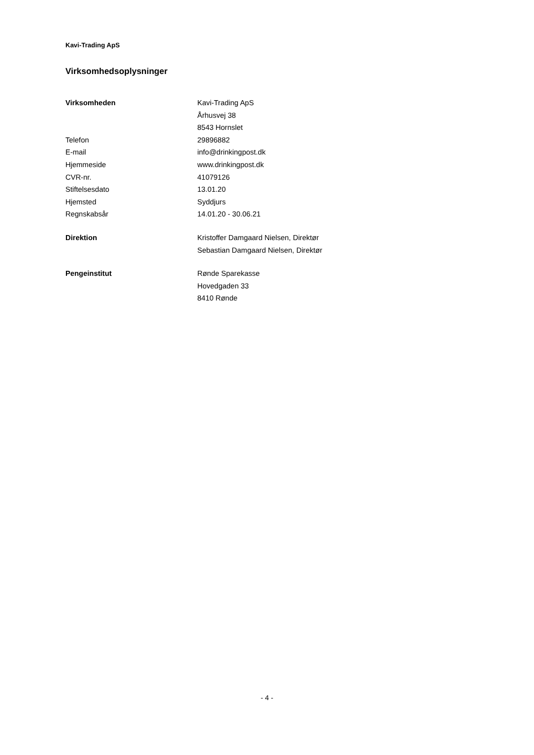Kavi-Trading ApS
Virksomhedsoplysninger
| Virksomheden | Kavi-Trading ApS |
| | Århusvej 38 |
| | 8543 Hornslet |
| Telefon | 29896882 |
| E-mail | info@drinkingpost.dk |
| Hjemmeside | www.drinkingpost.dk |
| CVR-nr. | 41079126 |
| Stiftelsesdato | 13.01.20 |
| Hjemsted | Syddjurs |
| Regnskabsår | 14.01.20 - 30.06.21 |
| Direktion | Kristoffer Damgaard Nielsen, Direktør |
| | Sebastian Damgaard Nielsen, Direktør |
| Pengeinstitut | Rønde Sparekasse |
| | Hovedgaden 33 |
| | 8410 Rønde |
- 4 -